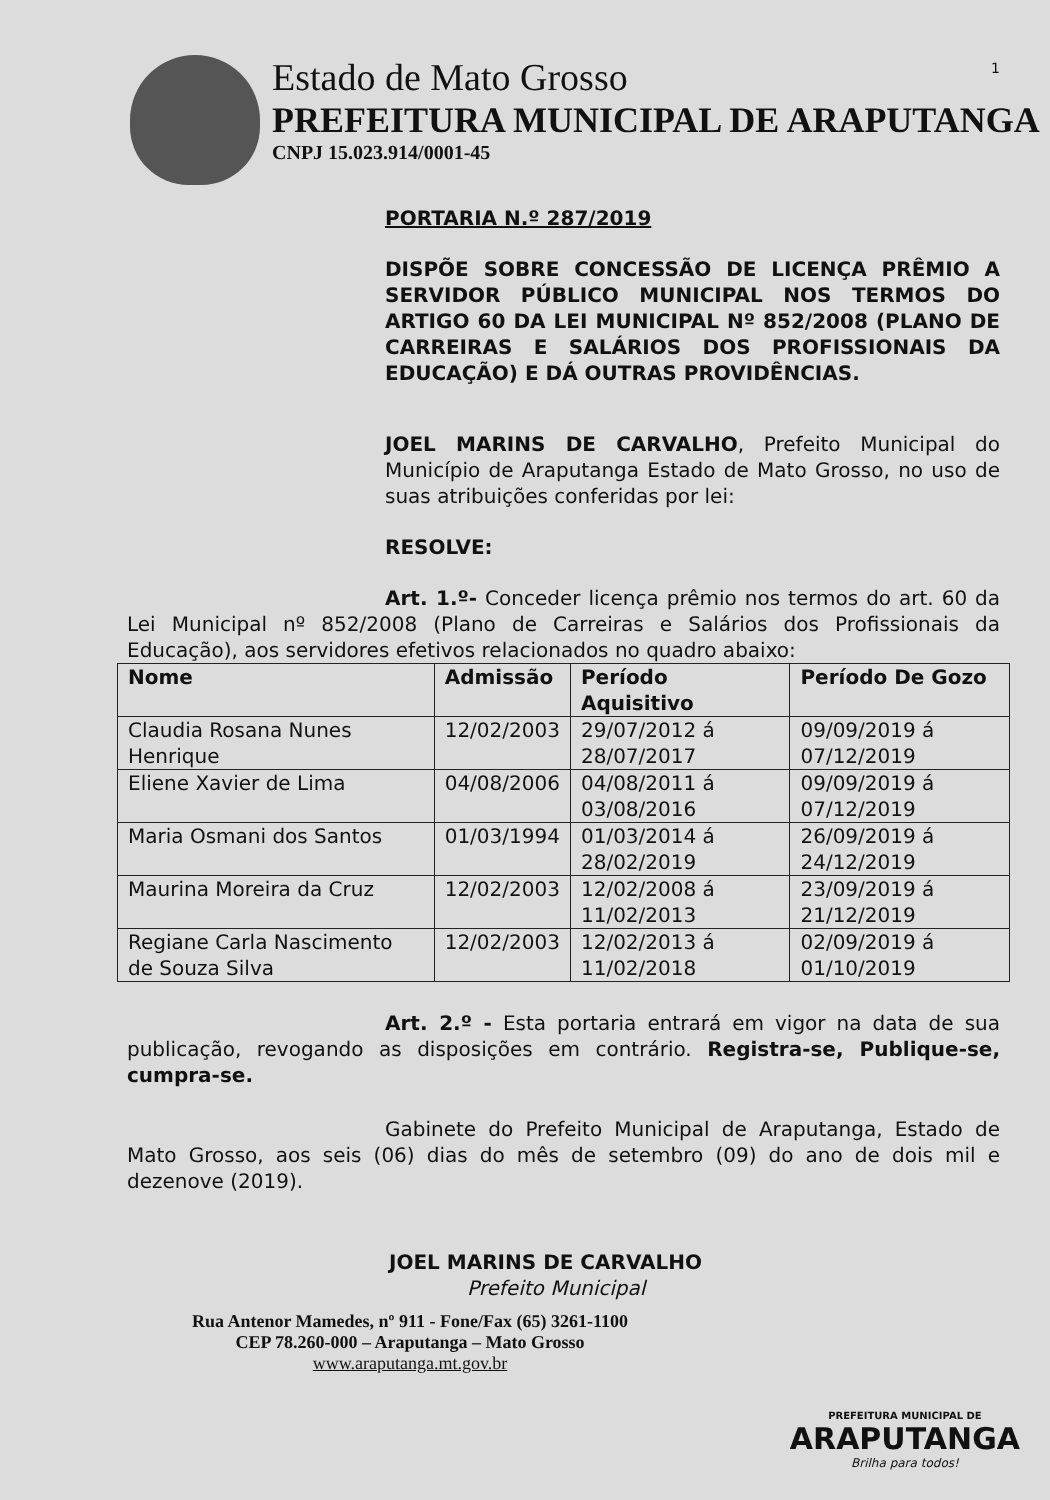1
Estado de Mato Grosso
PREFEITURA MUNICIPAL DE ARAPUTANGA
CNPJ 15.023.914/0001-45
PORTARIA N.º 287/2019
DISPÕE SOBRE CONCESSÃO DE LICENÇA PRÊMIO A SERVIDOR PÚBLICO MUNICIPAL NOS TERMOS DO ARTIGO 60 DA LEI MUNICIPAL Nº 852/2008 (PLANO DE CARREIRAS E SALÁRIOS DOS PROFISSIONAIS DA EDUCAÇÃO) E DÁ OUTRAS PROVIDÊNCIAS.
JOEL MARINS DE CARVALHO, Prefeito Municipal do Município de Araputanga Estado de Mato Grosso, no uso de suas atribuições conferidas por lei:
RESOLVE:
Art. 1.º- Conceder licença prêmio nos termos do art. 60 da Lei Municipal nº 852/2008 (Plano de Carreiras e Salários dos Profissionais da Educação), aos servidores efetivos relacionados no quadro abaixo:
| Nome | Admissão | Período Aquisitivo | Período De Gozo |
| --- | --- | --- | --- |
| Claudia Rosana Nunes Henrique | 12/02/2003 | 29/07/2012 á 28/07/2017 | 09/09/2019 á 07/12/2019 |
| Eliene Xavier de Lima | 04/08/2006 | 04/08/2011 á 03/08/2016 | 09/09/2019 á 07/12/2019 |
| Maria Osmani dos Santos | 01/03/1994 | 01/03/2014 á 28/02/2019 | 26/09/2019 á 24/12/2019 |
| Maurina Moreira da Cruz | 12/02/2003 | 12/02/2008 á 11/02/2013 | 23/09/2019 á 21/12/2019 |
| Regiane Carla Nascimento de Souza Silva | 12/02/2003 | 12/02/2013 á 11/02/2018 | 02/09/2019 á 01/10/2019 |
Art. 2.º - Esta portaria entrará em vigor na data de sua publicação, revogando as disposições em contrário. Registra-se, Publique-se, cumpra-se.
Gabinete do Prefeito Municipal de Araputanga, Estado de Mato Grosso, aos seis (06) dias do mês de setembro (09) do ano de dois mil e dezenove (2019).
JOEL MARINS DE CARVALHO
Prefeito Municipal
Rua Antenor Mamedes, nº 911 - Fone/Fax (65) 3261-1100
CEP 78.260-000 – Araputanga – Mato Grosso
www.araputanga.mt.gov.br
PREFEITURA MUNICIPAL DE
ARAPUTANGA
Brilha para todos!